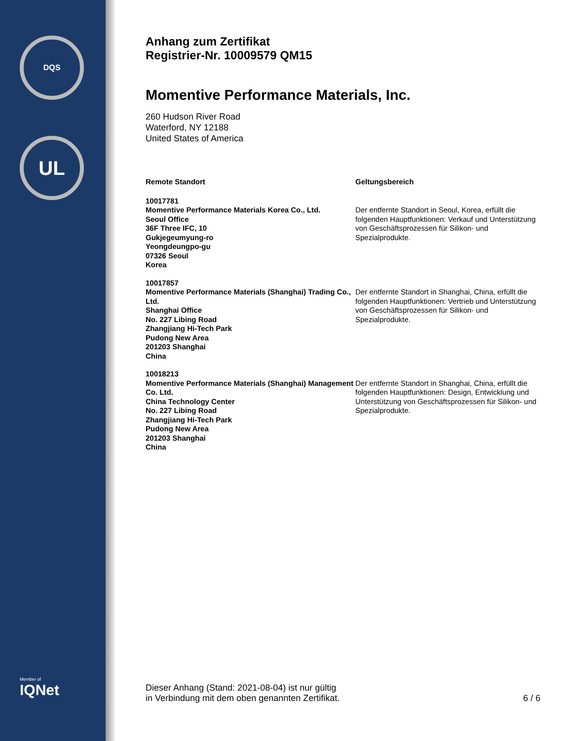DQS
UL
Member of
IQNet
Anhang zum Zertifikat
Registrier-Nr. 10009579 QM15
Momentive Performance Materials, Inc.
260 Hudson River Road
Waterford, NY 12188
United States of America
| Remote Standort | Geltungsbereich |
| --- | --- |
| 10017781 Momentive Performance Materials Korea Co., Ltd. Seoul Office 36F Three IFC, 10 Gukjegeumyung-ro Yeongdeungpo-gu 07326 Seoul Korea | Der entfernte Standort in Seoul, Korea, erfüllt die folgenden Hauptfunktionen: Verkauf und Unterstützung von Geschäftsprozessen für Silikon- und Spezialprodukte. |
| 10017857 Momentive Performance Materials (Shanghai) Trading Co., Ltd. Shanghai Office No. 227 Libing Road Zhangjiang Hi-Tech Park Pudong New Area 201203 Shanghai China | Der entfernte Standort in Shanghai, China, erfüllt die folgenden Hauptfunktionen: Vertrieb und Unterstützung von Geschäftsprozessen für Silikon- und Spezialprodukte. |
| 10018213 Momentive Performance Materials (Shanghai) Management Co. Ltd. China Technology Center No. 227 Libing Road Zhangjiang Hi-Tech Park Pudong New Area 201203 Shanghai China | Der entfernte Standort in Shanghai, China, erfüllt die folgenden Hauptfunktionen: Design, Entwicklung und Unterstützung von Geschäftsprozessen für Silikon- und Spezialprodukte. |
Dieser Anhang (Stand: 2021-08-04) ist nur gültig
in Verbindung mit dem oben genannten Zertifikat.
6 / 6